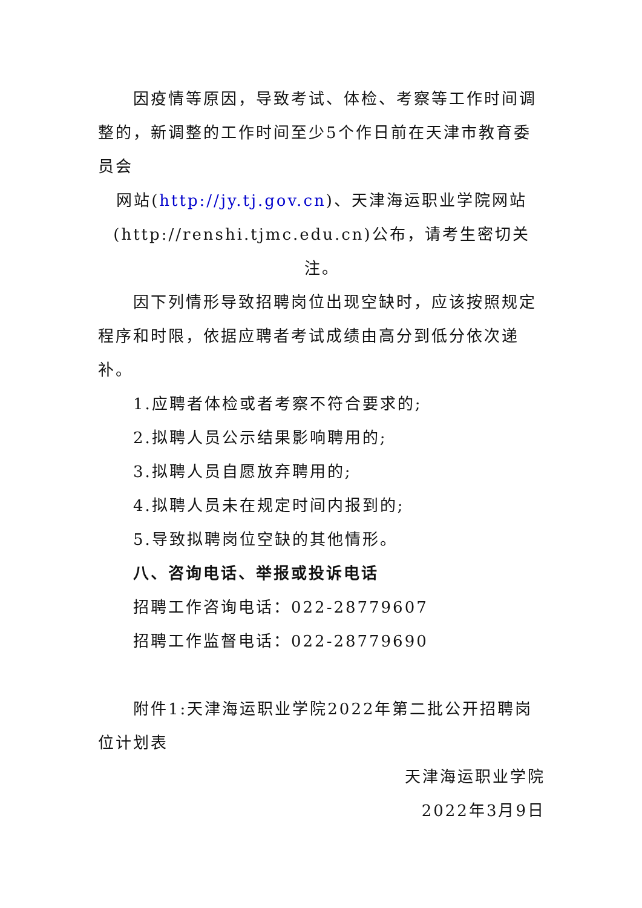因疫情等原因，导致考试、体检、考察等工作时间调整的，新调整的工作时间至少5个作日前在天津市教育委员会
网站(http://jy.tj.gov.cn)、天津海运职业学院网站
(http://renshi.tjmc.edu.cn)公布，请考生密切关注。
因下列情形导致招聘岗位出现空缺时，应该按照规定程序和时限，依据应聘者考试成绩由高分到低分依次递补。
1.应聘者体检或者考察不符合要求的;
2.拟聘人员公示结果影响聘用的;
3.拟聘人员自愿放弃聘用的;
4.拟聘人员未在规定时间内报到的;
5.导致拟聘岗位空缺的其他情形。
八、咨询电话、举报或投诉电话
招聘工作咨询电话：022-28779607
招聘工作监督电话：022-28779690
附件1:天津海运职业学院2022年第二批公开招聘岗位计划表
天津海运职业学院
2022年3月9日